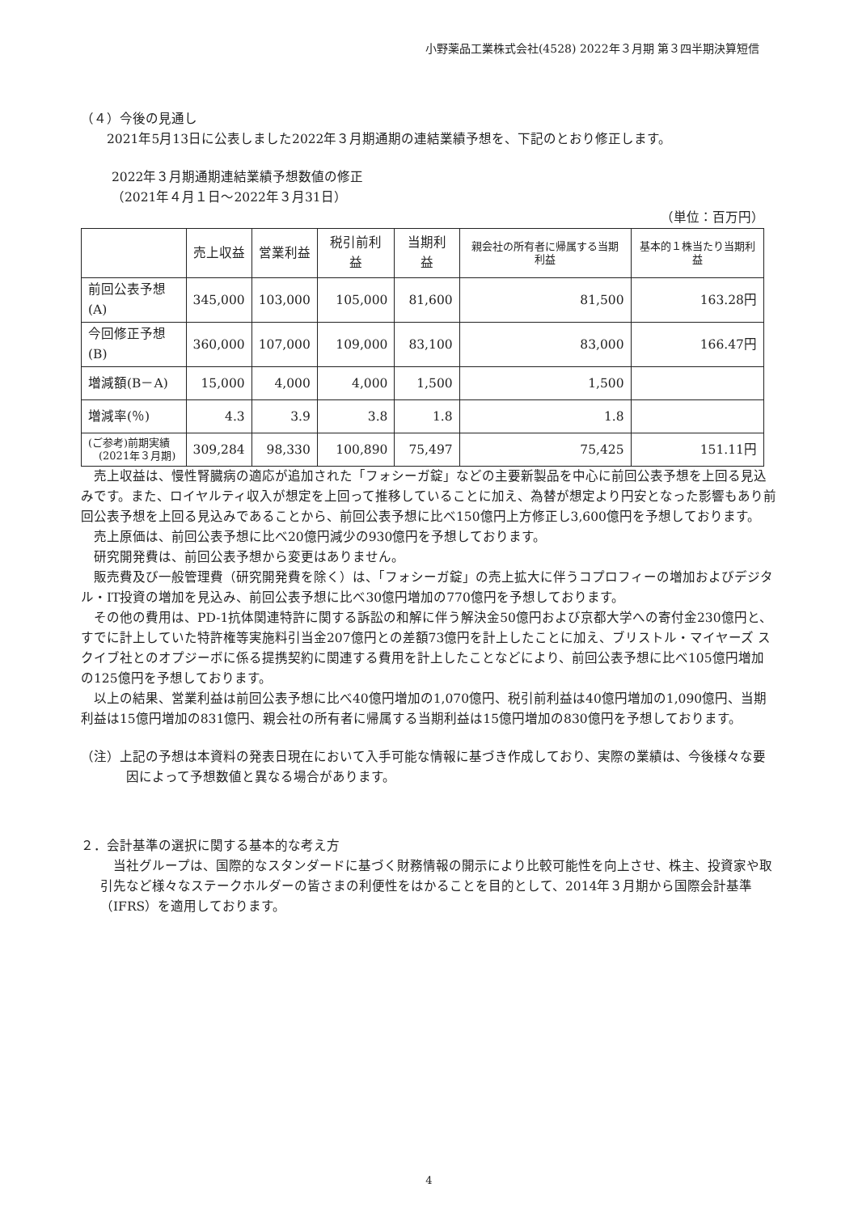小野薬品工業株式会社(4528) 2022年３月期 第３四半期決算短信
（４）今後の見通し
2021年5月13日に公表しました2022年３月期通期の連結業績予想を、下記のとおり修正します。
2022年３月期通期連結業績予想数値の修正
（2021年４月１日～2022年３月31日）
（単位：百万円）
| | 売上収益 | 営業利益 | 税引前利益 | 当期利益 | 親会社の所有者に帰属する当期利益 | 基本的１株当たり当期利益 |
| --- | --- | --- | --- | --- | --- | --- |
| 前回公表予想(A) | 345,000 | 103,000 | 105,000 | 81,600 | 81,500 | 163.28円 |
| 今回修正予想(B) | 360,000 | 107,000 | 109,000 | 83,100 | 83,000 | 166.47円 |
| 増減額(B－A) | 15,000 | 4,000 | 4,000 | 1,500 | 1,500 | |
| 増減率(％) | 4.3 | 3.9 | 3.8 | 1.8 | 1.8 | |
| (ご参考)前期実績 (2021年３月期) | 309,284 | 98,330 | 100,890 | 75,497 | 75,425 | 151.11円 |
　売上収益は、慢性腎臓病の適応が追加された「フォシーガ錠」などの主要新製品を中心に前回公表予想を上回る見込みです。また、ロイヤルティ収入が想定を上回って推移していることに加え、為替が想定より円安となった影響もあり前回公表予想を上回る見込みであることから、前回公表予想に比べ150億円上方修正し3,600億円を予想しております。
　売上原価は、前回公表予想に比べ20億円減少の930億円を予想しております。
　研究開発費は、前回公表予想から変更はありません。
　販売費及び一般管理費（研究開発費を除く）は、「フォシーガ錠」の売上拡大に伴うコプロフィーの増加およびデジタル・IT投資の増加を見込み、前回公表予想に比べ30億円増加の770億円を予想しております。
　その他の費用は、PD-1抗体関連特許に関する訴訟の和解に伴う解決金50億円および京都大学への寄付金230億円と、すでに計上していた特許権等実施料引当金207億円との差額73億円を計上したことに加え、ブリストル・マイヤーズ スクイブ社とのオプジーボに係る提携契約に関連する費用を計上したことなどにより、前回公表予想に比べ105億円増加の125億円を予想しております。
　以上の結果、営業利益は前回公表予想に比べ40億円増加の1,070億円、税引前利益は40億円増加の1,090億円、当期利益は15億円増加の831億円、親会社の所有者に帰属する当期利益は15億円増加の830億円を予想しております。
（注）上記の予想は本資料の発表日現在において入手可能な情報に基づき作成しており、実際の業績は、今後様々な要因によって予想数値と異なる場合があります。
２．会計基準の選択に関する基本的な考え方
　当社グループは、国際的なスタンダードに基づく財務情報の開示により比較可能性を向上させ、株主、投資家や取引先など様々なステークホルダーの皆さまの利便性をはかることを目的として、2014年３月期から国際会計基準（IFRS）を適用しております。
4